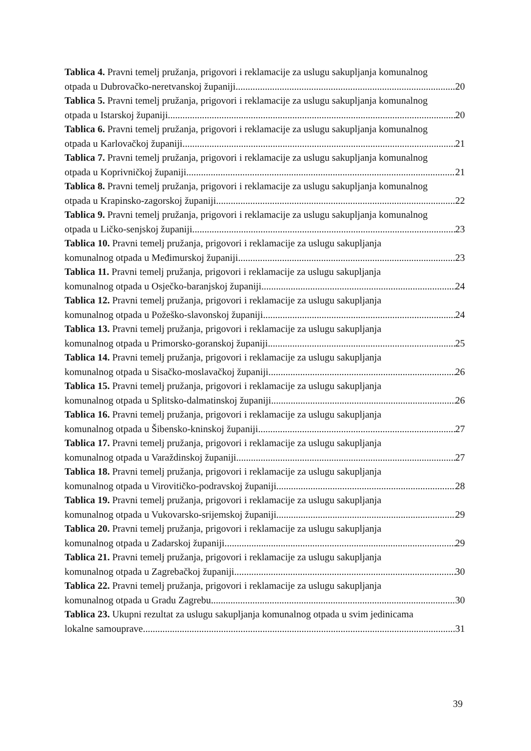Tablica 4. Pravni temelj pružanja, prigovori i reklamacije za uslugu sakupljanja komunalnog
otpada u Dubrovačko-neretvanskoj županiji 20
Tablica 5. Pravni temelj pružanja, prigovori i reklamacije za uslugu sakupljanja komunalnog
otpada u Istarskoj županiji 20
Tablica 6. Pravni temelj pružanja, prigovori i reklamacije za uslugu sakupljanja komunalnog
otpada u Karlovačkoj županiji 21
Tablica 7. Pravni temelj pružanja, prigovori i reklamacije za uslugu sakupljanja komunalnog
otpada u Koprivničkoj županiji 21
Tablica 8. Pravni temelj pružanja, prigovori i reklamacije za uslugu sakupljanja komunalnog
otpada u Krapinsko-zagorskoj županiji 22
Tablica 9. Pravni temelj pružanja, prigovori i reklamacije za uslugu sakupljanja komunalnog
otpada u Ličko-senjskoj županiji 23
Tablica 10. Pravni temelj pružanja, prigovori i reklamacije za uslugu sakupljanja
komunalnog otpada u Međimurskoj županiji 23
Tablica 11. Pravni temelj pružanja, prigovori i reklamacije za uslugu sakupljanja
komunalnog otpada u Osječko-baranjskoj županiji 24
Tablica 12. Pravni temelj pružanja, prigovori i reklamacije za uslugu sakupljanja
komunalnog otpada u Požeško-slavonskoj županiji 24
Tablica 13. Pravni temelj pružanja, prigovori i reklamacije za uslugu sakupljanja
komunalnog otpada u Primorsko-goranskoj županiji 25
Tablica 14. Pravni temelj pružanja, prigovori i reklamacije za uslugu sakupljanja
komunalnog otpada u Sisačko-moslavačkoj županiji 26
Tablica 15. Pravni temelj pružanja, prigovori i reklamacije za uslugu sakupljanja
komunalnog otpada u Splitsko-dalmatinskoj županiji 26
Tablica 16. Pravni temelj pružanja, prigovori i reklamacije za uslugu sakupljanja
komunalnog otpada u Šibensko-kninskoj županiji 27
Tablica 17. Pravni temelj pružanja, prigovori i reklamacije za uslugu sakupljanja
komunalnog otpada u Varaždinskoj županiji 27
Tablica 18. Pravni temelj pružanja, prigovori i reklamacije za uslugu sakupljanja
komunalnog otpada u Virovitičko-podravskoj županiji 28
Tablica 19. Pravni temelj pružanja, prigovori i reklamacije za uslugu sakupljanja
komunalnog otpada u Vukovarsko-srijemskoj županiji 29
Tablica 20. Pravni temelj pružanja, prigovori i reklamacije za uslugu sakupljanja
komunalnog otpada u Zadarskoj županiji 29
Tablica 21. Pravni temelj pružanja, prigovori i reklamacije za uslugu sakupljanja
komunalnog otpada u Zagrebačkoj županiji 30
Tablica 22. Pravni temelj pružanja, prigovori i reklamacije za uslugu sakupljanja
komunalnog otpada u Gradu Zagrebu 30
Tablica 23. Ukupni rezultat za uslugu sakupljanja komunalnog otpada u svim jedinicama
lokalne samouprave 31
39